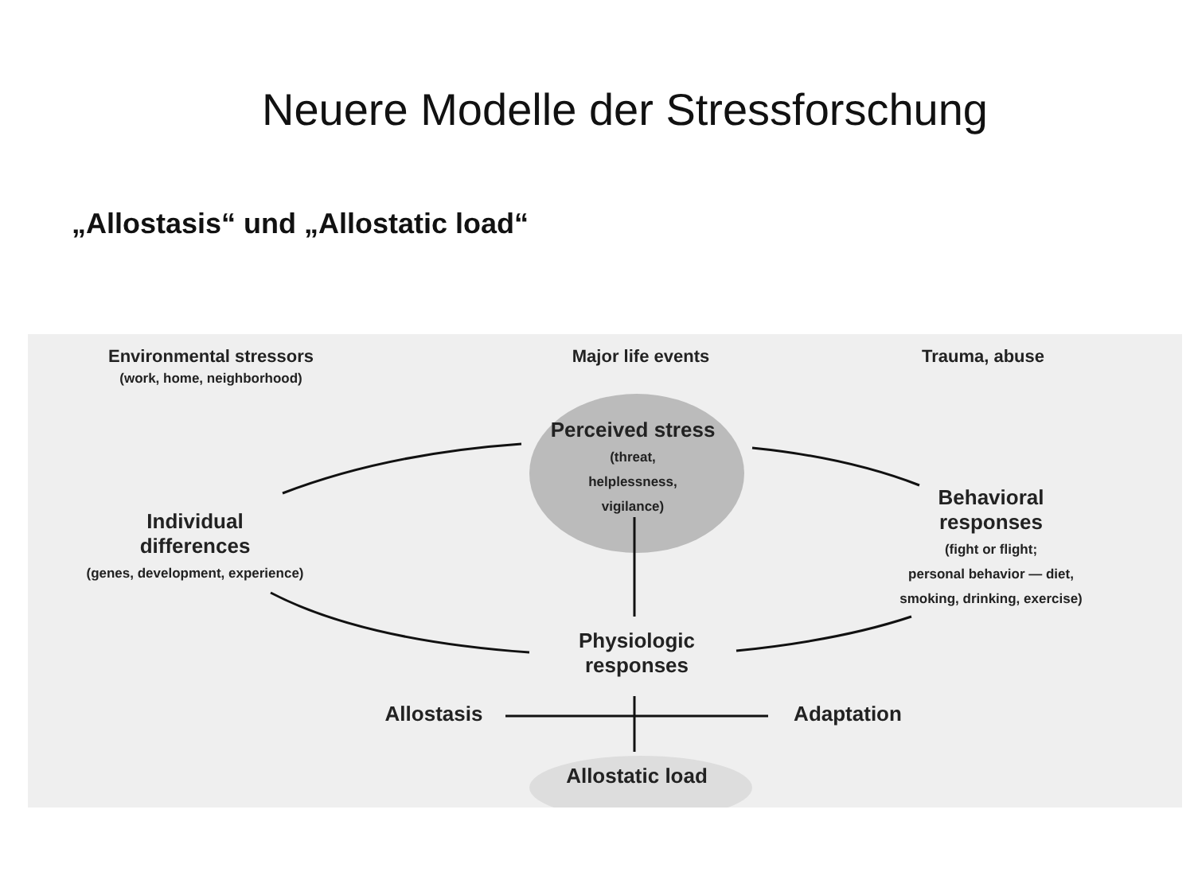Neuere Modelle der Stressforschung
„Allostasis“ und „Allostatic load“
Environmental stressors
(work, home, neighborhood)
Major life events Trauma, abuse
Perceived stress
(threat,
helplessness,
vigilance)
Individual
differences
(genes, development, experience)
Behavioral
responses
(fight or flight;
personal behavior — diet,
smoking, drinking, exercise)
Physiologic
responses
Allostasis Adaptation
Allostatic load